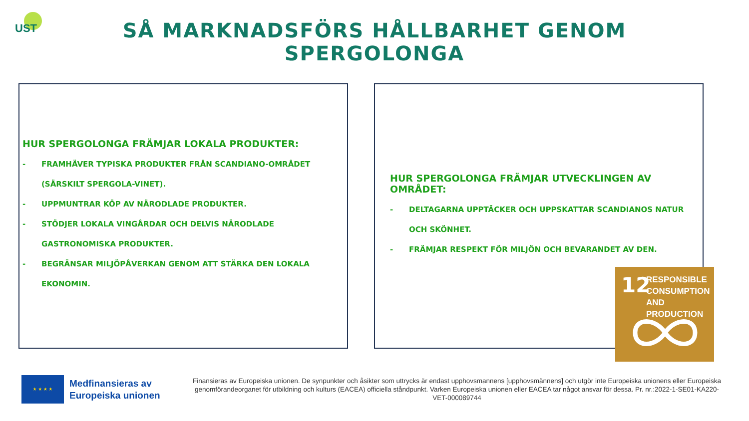UST
SÅ MARKNADSFÖRS HÅLLBARHET GENOM SPERGOLONGA
HUR SPERGOLONGA FRÄMJAR LOKALA PRODUKTER:
- FRAMHÄVER TYPISKA PRODUKTER FRÅN SCANDIANO-OMRÅDET (SÄRSKILT SPERGOLA-VINET).
- UPPMUNTRAR KÖP AV NÄRODLADE PRODUKTER.
- STÖDJER LOKALA VINGÅRDAR OCH DELVIS NÄRODLADE GASTRONOMISKA PRODUKTER.
- BEGRÄNSAR MILJÖPÅVERKAN GENOM ATT STÄRKA DEN LOKALA EKONOMIN.
HUR SPERGOLONGA FRÄMJAR UTVECKLINGEN AV OMRÅDET:
- DELTAGARNA UPPTÄCKER OCH UPPSKATTAR SCANDIANOS NATUR OCH SKÖNHET.
- FRÄMJAR RESPEKT FÖR MILJÖN OCH BEVARANDET AV DEN.
12
RESPONSIBLE
CONSUMPTION
AND PRODUCTION
★ ★ ★ ★
Medfinansieras av
Europeiska unionen
Finansieras av Europeiska unionen. De synpunkter och åsikter som uttrycks är endast upphovsmannens [upphovsmännens] och utgör inte Europeiska unionens eller Europeiska genomförandeorganet för utbildning och kulturs (EACEA) officiella ståndpunkt. Varken Europeiska unionen eller EACEA tar något ansvar för dessa. Pr. nr.:2022-1-SE01-KA220-VET-000089744